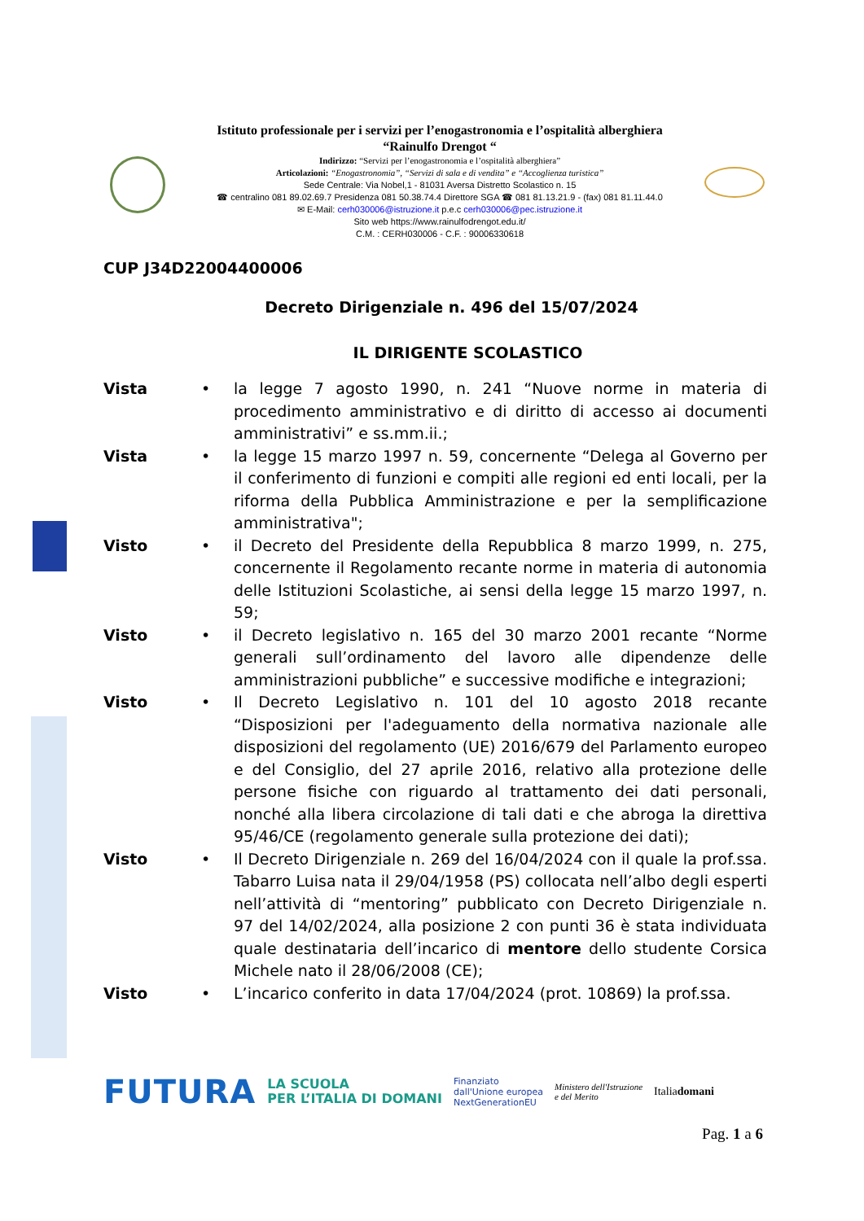Istituto professionale per i servizi per l’enogastronomia e l’ospitalità alberghiera
“Rainulfo Drengot “
Indirizzo: “Servizi per l’enogastronomia e l’ospitalità alberghiera”
Articolazioni: “Enogastronomia”, “Servizi di sala e di vendita” e “Accoglienza turistica”
Sede Centrale: Via Nobel,1 - 81031 Aversa Distretto Scolastico n. 15
☎ centralino 081 89.02.69.7 Presidenza 081 50.38.74.4 Direttore SGA ☎ 081 81.13.21.9 - (fax) 081 81.11.44.0
✉ E-Mail: cerh030006@istruzione.it p.e.c cerh030006@pec.istruzione.it
Sito web https://www.rainulfodrengot.edu.it/
C.M. : CERH030006 - C.F. : 90006330618
CUP J34D22004400006
Decreto Dirigenziale n. 496 del 15/07/2024
IL DIRIGENTE SCOLASTICO
Vista • la legge 7 agosto 1990, n. 241 “Nuove norme in materia di procedimento amministrativo e di diritto di accesso ai documenti amministrativi” e ss.mm.ii.;
Vista • la legge 15 marzo 1997 n. 59, concernente “Delega al Governo per il conferimento di funzioni e compiti alle regioni ed enti locali, per la riforma della Pubblica Amministrazione e per la semplificazione amministrativa";
Visto • il Decreto del Presidente della Repubblica 8 marzo 1999, n. 275, concernente il Regolamento recante norme in materia di autonomia delle Istituzioni Scolastiche, ai sensi della legge 15 marzo 1997, n. 59;
Visto • il Decreto legislativo n. 165 del 30 marzo 2001 recante “Norme generali sull’ordinamento del lavoro alle dipendenze delle amministrazioni pubbliche” e successive modifiche e integrazioni;
Visto • Il Decreto Legislativo n. 101 del 10 agosto 2018 recante “Disposizioni per l'adeguamento della normativa nazionale alle disposizioni del regolamento (UE) 2016/679 del Parlamento europeo e del Consiglio, del 27 aprile 2016, relativo alla protezione delle persone fisiche con riguardo al trattamento dei dati personali, nonché alla libera circolazione di tali dati e che abroga la direttiva 95/46/CE (regolamento generale sulla protezione dei dati);
Visto • Il Decreto Dirigenziale n. 269 del 16/04/2024 con il quale la prof.ssa. Tabarro Luisa nata il 29/04/1958 (PS) collocata nell’albo degli esperti nell’attività di “mentoring” pubblicato con Decreto Dirigenziale n. 97 del 14/02/2024, alla posizione 2 con punti 36 è stata individuata quale destinataria dell’incarico di mentore dello studente Corsica Michele nato il 28/06/2008 (CE);
Visto • L’incarico conferito in data 17/04/2024 (prot. 10869) la prof.ssa.
FUTURA LA SCUOLA
PER L’ITALIA DI DOMANI Finanziato
dall'Unione europea
NextGenerationEU Ministero dell'Istruzione
e del Merito Italiadomani
Pag. 1 a 6